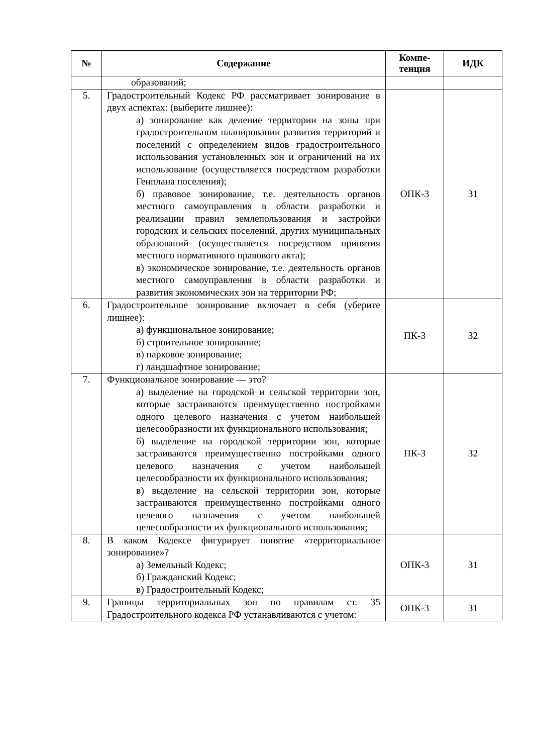| № | Содержание | Компе- тенция | ИДК |
| --- | --- | --- | --- |
| | образований; | | |
| 5. | Градостроительный Кодекс РФ рассматривает зонирование в двух аспектах: (выберите лишнее): а) зонирование как деление территории на зоны при градостроительном планировании развития территорий и поселений с определением видов градостроительного использования установленных зон и ограничений на их использование (осуществляется посредством разработки Генплана поселения); б) правовое зонирование, т.е. деятельность органов местного самоуправления в области разработки и реализации правил землепользования и застройки городских и сельских поселений, других муниципальных образований (осуществляется посредством принятия местного нормативного правового акта); в) экономическое зонирование, т.е. деятельность органов местного самоуправления в области разработки и развития экономических зон на территории РФ; | ОПК-3 | З1 |
| 6. | Градостроительное зонирование включает в себя (уберите лишнее): а) функциональное зонирование; б) строительное зонирование; в) парковое зонирование; г) ландшафтное зонирование; | ПК-3 | З2 |
| 7. | Функциональное зонирование — это? а) выделение на городской и сельской территории зон, которые застраиваются преимущественно постройками одного целевого назначения с учетом наибольшей целесообразности их функционального использования; б) выделение на городской территории зон, которые застраиваются преимущественно постройками одного целевого назначения с учетом наибольшей целесообразности их функционального использования; в) выделение на сельской территории зон, которые застраиваются преимущественно постройками одного целевого назначения с учетом наибольшей целесообразности их функционального использования; | ПК-3 | З2 |
| 8. | В каком Кодексе фигурирует понятие «территориальное зонирование»? а) Земельный Кодекс; б) Гражданский Кодекс; в) Градостроительный Кодекс; | ОПК-3 | З1 |
| 9. | Границы территориальных зон по правилам ст. 35 Градостроительного кодекса РФ устанавливаются с учетом: | ОПК-3 | З1 |